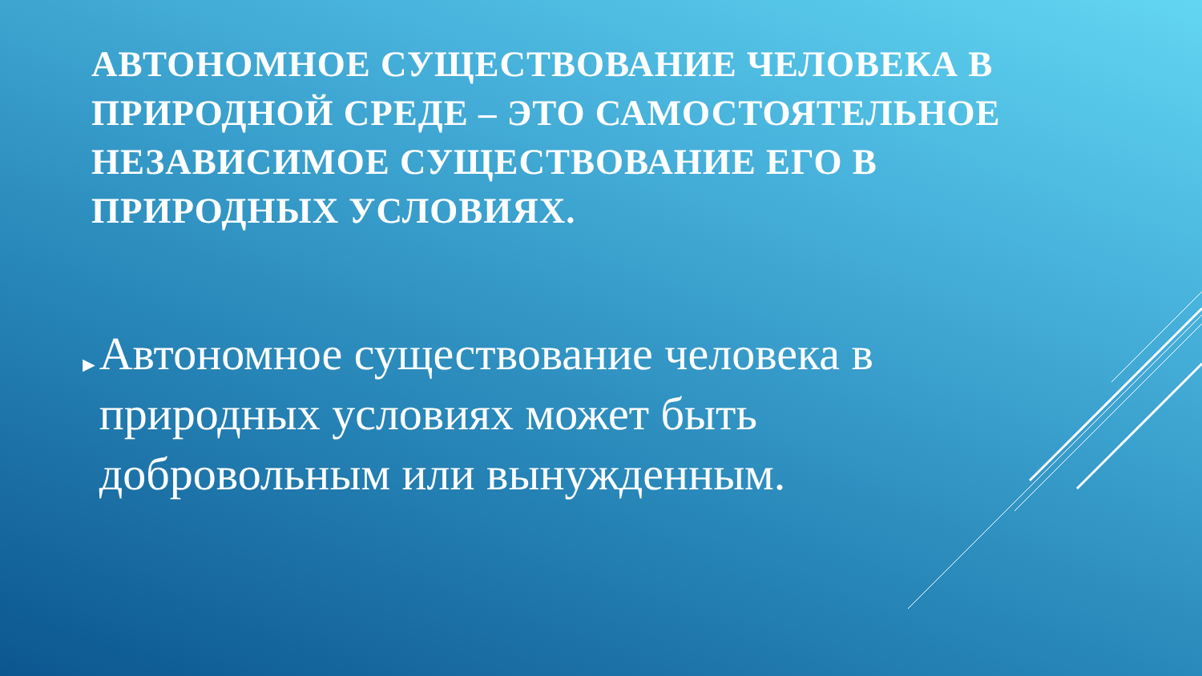АВТОНОМНОЕ СУЩЕСТВОВАНИЕ ЧЕЛОВЕКА В ПРИРОДНОЙ СРЕДЕ – ЭТО САМОСТОЯТЕЛЬНОЕ НЕЗАВИСИМОЕ СУЩЕСТВОВАНИЕ ЕГО В ПРИРОДНЫХ УСЛОВИЯХ.
►
Автономное существование человека в природных условиях может быть добровольным или вынужденным.